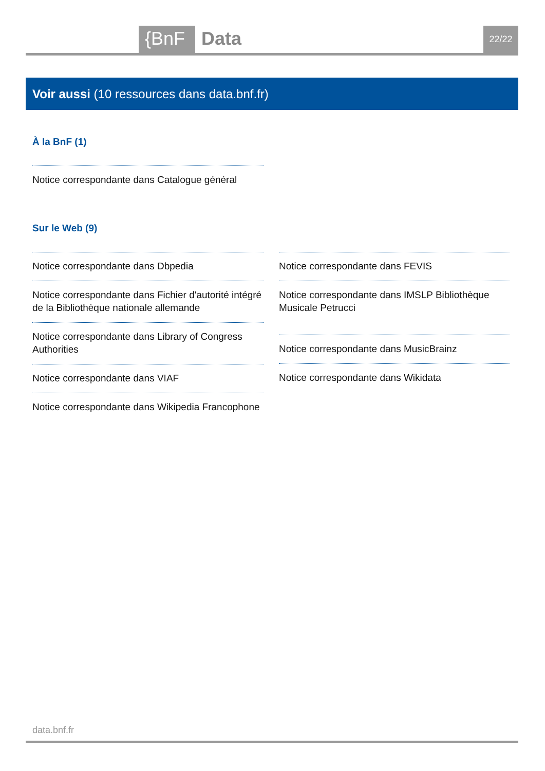{BnF Data 22/22
Voir aussi (10 ressources dans data.bnf.fr)
À la BnF (1)
Notice correspondante dans Catalogue général
Sur le Web (9)
Notice correspondante dans Dbpedia
Notice correspondante dans Fichier d'autorité intégré de la Bibliothèque nationale allemande
Notice correspondante dans Library of Congress Authorities
Notice correspondante dans VIAF
Notice correspondante dans Wikipedia Francophone
Notice correspondante dans FEVIS
Notice correspondante dans IMSLP Bibliothèque Musicale Petrucci
Notice correspondante dans MusicBrainz
Notice correspondante dans Wikidata
data.bnf.fr